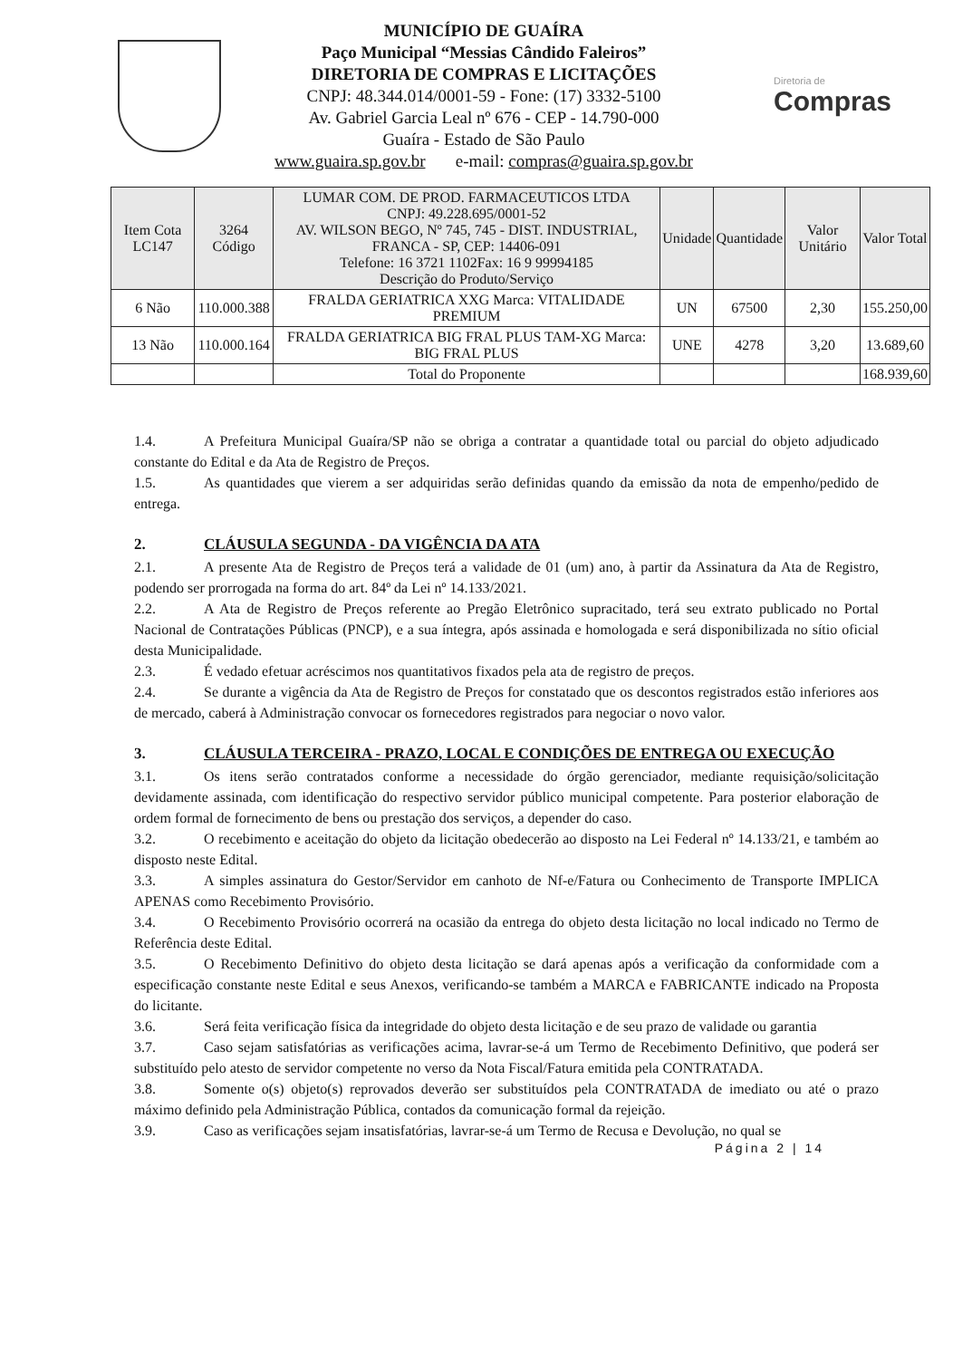MUNICÍPIO DE GUAÍRA
Paço Municipal “Messias Cândido Faleiros”
DIRETORIA DE COMPRAS E LICITAÇÕES
CNPJ: 48.344.014/0001-59 - Fone: (17) 3332-5100
Av. Gabriel Garcia Leal nº 676 - CEP - 14.790-000
Guaíra - Estado de São Paulo
www.guaira.sp.gov.br e-mail: compras@guaira.sp.gov.br
Diretoria de
Compras
| Item Cota LC147 | 3264 Código | LUMAR COM. DE PROD. FARMACEUTICOS LTDA CNPJ: 49.228.695/0001-52 AV. WILSON BEGO, Nº 745, 745 - DIST. INDUSTRIAL, FRANCA - SP, CEP: 14406-091 Telefone: 16 3721 1102Fax: 16 9 99994185 Descrição do Produto/Serviço | Unidade | Quantidade | Valor Unitário | Valor Total |
| --- | --- | --- | --- | --- | --- | --- |
| 6 Não | 110.000.388 | FRALDA GERIATRICA XXG Marca: VITALIDADE PREMIUM | UN | 67500 | 2,30 | 155.250,00 |
| 13 Não | 110.000.164 | FRALDA GERIATRICA BIG FRAL PLUS TAM-XG Marca: BIG FRAL PLUS | UNE | 4278 | 3,20 | 13.689,60 |
| | | Total do Proponente | | | | 168.939,60 |
1.4. A Prefeitura Municipal Guaíra/SP não se obriga a contratar a quantidade total ou parcial do objeto adjudicado constante do Edital e da Ata de Registro de Preços.
1.5. As quantidades que vierem a ser adquiridas serão definidas quando da emissão da nota de empenho/pedido de entrega.
2. CLÁUSULA SEGUNDA - DA VIGÊNCIA DA ATA
2.1. A presente Ata de Registro de Preços terá a validade de 01 (um) ano, à partir da Assinatura da Ata de Registro, podendo ser prorrogada na forma do art. 84º da Lei nº 14.133/2021.
2.2. A Ata de Registro de Preços referente ao Pregão Eletrônico supracitado, terá seu extrato publicado no Portal Nacional de Contratações Públicas (PNCP), e a sua íntegra, após assinada e homologada e será disponibilizada no sítio oficial desta Municipalidade.
2.3. É vedado efetuar acréscimos nos quantitativos fixados pela ata de registro de preços.
2.4. Se durante a vigência da Ata de Registro de Preços for constatado que os descontos registrados estão inferiores aos de mercado, caberá à Administração convocar os fornecedores registrados para negociar o novo valor.
3. CLÁUSULA TERCEIRA - PRAZO, LOCAL E CONDIÇÕES DE ENTREGA OU EXECUÇÃO
3.1. Os itens serão contratados conforme a necessidade do órgão gerenciador, mediante requisição/solicitação devidamente assinada, com identificação do respectivo servidor público municipal competente. Para posterior elaboração de ordem formal de fornecimento de bens ou prestação dos serviços, a depender do caso.
3.2. O recebimento e aceitação do objeto da licitação obedecerão ao disposto na Lei Federal nº 14.133/21, e também ao disposto neste Edital.
3.3. A simples assinatura do Gestor/Servidor em canhoto de Nf-e/Fatura ou Conhecimento de Transporte IMPLICA APENAS como Recebimento Provisório.
3.4. O Recebimento Provisório ocorrerá na ocasião da entrega do objeto desta licitação no local indicado no Termo de Referência deste Edital.
3.5. O Recebimento Definitivo do objeto desta licitação se dará apenas após a verificação da conformidade com a especificação constante neste Edital e seus Anexos, verificando-se também a MARCA e FABRICANTE indicado na Proposta do licitante.
3.6. Será feita verificação física da integridade do objeto desta licitação e de seu prazo de validade ou garantia
3.7. Caso sejam satisfatórias as verificações acima, lavrar-se-á um Termo de Recebimento Definitivo, que poderá ser substituído pelo atesto de servidor competente no verso da Nota Fiscal/Fatura emitida pela CONTRATADA.
3.8. Somente o(s) objeto(s) reprovados deverão ser substituídos pela CONTRATADA de imediato ou até o prazo máximo definido pela Administração Pública, contados da comunicação formal da rejeição.
3.9. Caso as verificações sejam insatisfatórias, lavrar-se-á um Termo de Recusa e Devolução, no qual se
Página 2 | 14